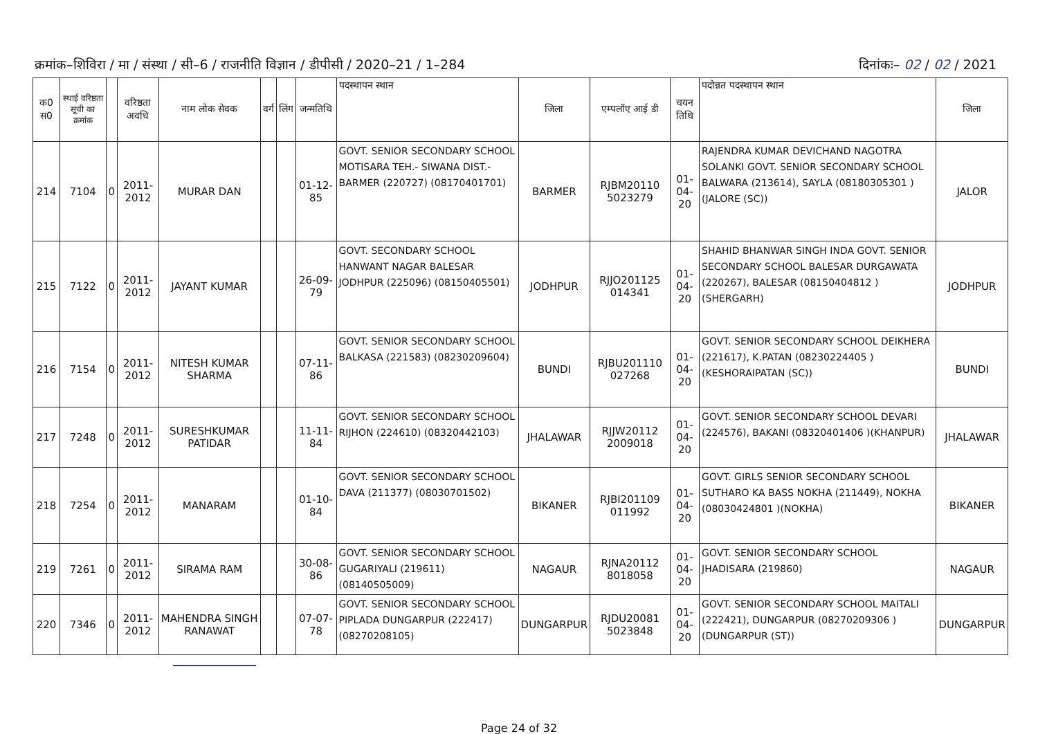क्रमांक–शिविरा / मा / संस्था / सी–6 / राजनीति विज्ञान / डीपीसी / 2020–21 / 1–284
दिनांकः– 02 / 02 / 2021
| क0 स0 | स्थाई वरिष्ठता सूची का क्रमांक | | वरिष्ठता अवधि | नाम लोक सेवक | वर्ग | लिंग | जन्मतिथि | पदस्थापन स्थान | जिला | एम्पलॉए आई डी | चयन तिथि | पदोन्नत पदस्थापन स्थान | जिला |
| --- | --- | --- | --- | --- | --- | --- | --- | --- | --- | --- | --- | --- | --- |
| 214 | 7104 | 0 | 2011-2012 | MURAR DAN | | | 01-12-85 | GOVT. SENIOR SECONDARY SCHOOL MOTISARA TEH.- SIWANA DIST.- BARMER (220727) (08170401701) | BARMER | RJBM20110 5023279 | 01-04-20 | RAJENDRA KUMAR DEVICHAND NAGOTRA SOLANKI GOVT. SENIOR SECONDARY SCHOOL BALWARA (213614), SAYLA (08180305301 )(JALORE (SC)) | JALOR |
| 215 | 7122 | 0 | 2011-2012 | JAYANT KUMAR | | | 26-09-79 | GOVT. SECONDARY SCHOOL HANWANT NAGAR BALESAR JODHPUR (225096) (08150405501) | JODHPUR | RJJO201125 014341 | 01-04-20 | SHAHID BHANWAR SINGH INDA GOVT. SENIOR SECONDARY SCHOOL BALESAR DURGAWATA (220267), BALESAR (08150404812 )(SHERGARH) | JODHPUR |
| 216 | 7154 | 0 | 2011-2012 | NITESH KUMAR SHARMA | | | 07-11-86 | GOVT. SENIOR SECONDARY SCHOOL BALKASA (221583) (08230209604) | BUNDI | RJBU201110 027268 | 01-04-20 | GOVT. SENIOR SECONDARY SCHOOL DEIKHERA (221617), K.PATAN (08230224405 )(KESHORAIPATAN (SC)) | BUNDI |
| 217 | 7248 | 0 | 2011-2012 | SURESHKUMAR PATIDAR | | | 11-11-84 | GOVT. SENIOR SECONDARY SCHOOL RIJHON (224610) (08320442103) | JHALAWAR | RJJW20112 2009018 | 01-04-20 | GOVT. SENIOR SECONDARY SCHOOL DEVARI (224576), BAKANI (08320401406 )(KHANPUR) | JHALAWAR |
| 218 | 7254 | 0 | 2011-2012 | MANARAM | | | 01-10-84 | GOVT. SENIOR SECONDARY SCHOOL DAVA (211377) (08030701502) | BIKANER | RJBI201109 011992 | 01-04-20 | GOVT. GIRLS SENIOR SECONDARY SCHOOL SUTHARO KA BASS NOKHA (211449), NOKHA (08030424801 )(NOKHA) | BIKANER |
| 219 | 7261 | 0 | 2011-2012 | SIRAMA RAM | | | 30-08-86 | GOVT. SENIOR SECONDARY SCHOOL GUGARIYALI (219611) (08140505009) | NAGAUR | RJNA20112 8018058 | 01-04-20 | GOVT. SENIOR SECONDARY SCHOOL JHADISARA (219860) | NAGAUR |
| 220 | 7346 | 0 | 2011-2012 | MAHENDRA SINGH RANAWAT | | | 07-07-78 | GOVT. SENIOR SECONDARY SCHOOL PIPLADA DUNGARPUR (222417) (08270208105) | DUNGARPUR | RJDU20081 5023848 | 01-04-20 | GOVT. SENIOR SECONDARY SCHOOL MAITALI (222421), DUNGARPUR (08270209306 )(DUNGARPUR (ST)) | DUNGARPUR |
Page 24 of 32